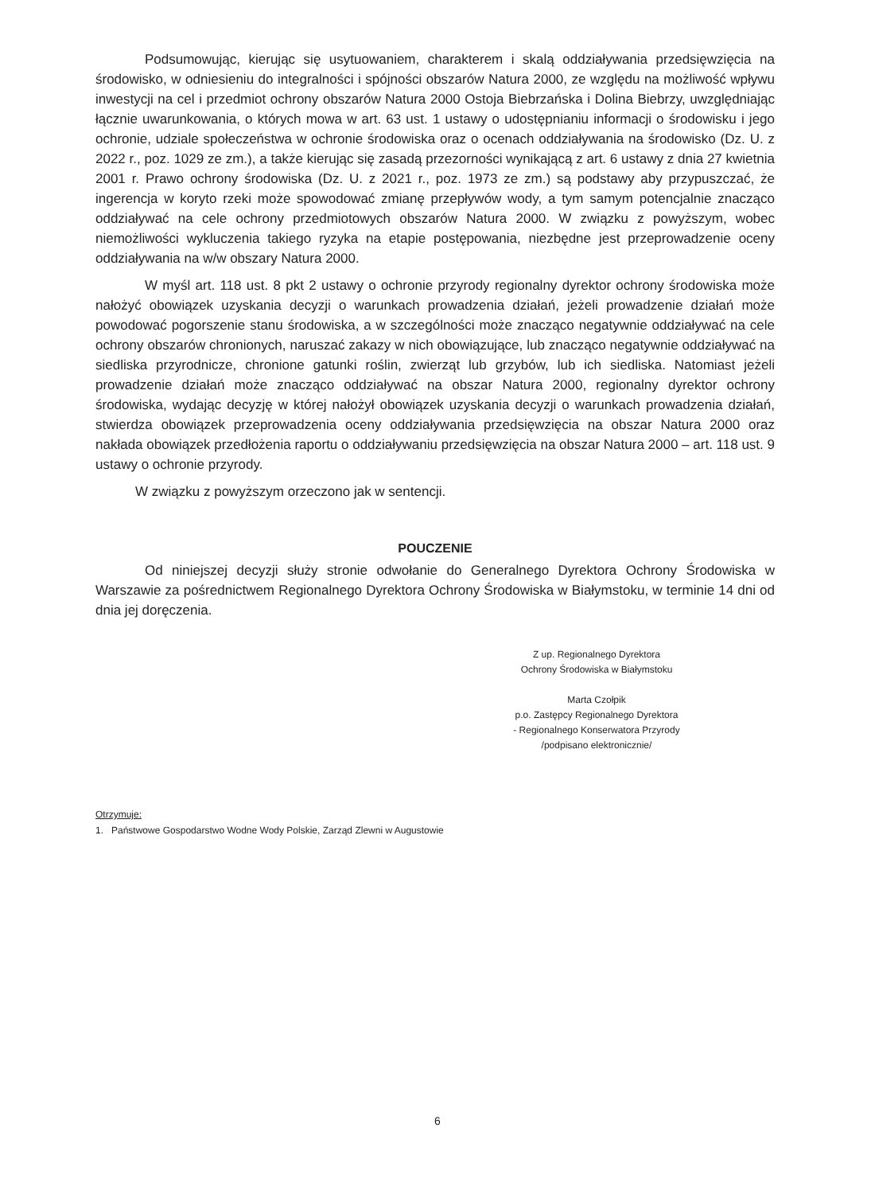Podsumowując, kierując się usytuowaniem, charakterem i skalą oddziaływania przedsięwzięcia na środowisko, w odniesieniu do integralności i spójności obszarów Natura 2000, ze względu na możliwość wpływu inwestycji na cel i przedmiot ochrony obszarów Natura 2000 Ostoja Biebrzańska i Dolina Biebrzy, uwzględniając łącznie uwarunkowania, o których mowa w art. 63 ust. 1 ustawy o udostępnianiu informacji o środowisku i jego ochronie, udziale społeczeństwa w ochronie środowiska oraz o ocenach oddziaływania na środowisko (Dz. U. z 2022 r., poz. 1029 ze zm.), a także kierując się zasadą przezorności wynikającą z art. 6 ustawy z dnia 27 kwietnia 2001 r. Prawo ochrony środowiska (Dz. U. z 2021 r., poz. 1973 ze zm.) są podstawy aby przypuszczać, że ingerencja w koryto rzeki może spowodować zmianę przepływów wody, a tym samym potencjalnie znacząco oddziaływać na cele ochrony przedmiotowych obszarów Natura 2000. W związku z powyższym, wobec niemożliwości wykluczenia takiego ryzyka na etapie postępowania, niezbędne jest przeprowadzenie oceny oddziaływania na w/w obszary Natura 2000.
W myśl art. 118 ust. 8 pkt 2 ustawy o ochronie przyrody regionalny dyrektor ochrony środowiska może nałożyć obowiązek uzyskania decyzji o warunkach prowadzenia działań, jeżeli prowadzenie działań może powodować pogorszenie stanu środowiska, a w szczególności może znacząco negatywnie oddziaływać na cele ochrony obszarów chronionych, naruszać zakazy w nich obowiązujące, lub znacząco negatywnie oddziaływać na siedliska przyrodnicze, chronione gatunki roślin, zwierząt lub grzybów, lub ich siedliska. Natomiast jeżeli prowadzenie działań może znacząco oddziaływać na obszar Natura 2000, regionalny dyrektor ochrony środowiska, wydając decyzję w której nałożył obowiązek uzyskania decyzji o warunkach prowadzenia działań, stwierdza obowiązek przeprowadzenia oceny oddziaływania przedsięwzięcia na obszar Natura 2000 oraz nakłada obowiązek przedłożenia raportu o oddziaływaniu przedsięwzięcia na obszar Natura 2000 – art. 118 ust. 9 ustawy o ochronie przyrody.
W związku z powyższym orzeczono jak w sentencji.
POUCZENIE
Od niniejszej decyzji służy stronie odwołanie do Generalnego Dyrektora Ochrony Środowiska w Warszawie za pośrednictwem Regionalnego Dyrektora Ochrony Środowiska w Białymstoku, w terminie 14 dni od dnia jej doręczenia.
Z up. Regionalnego Dyrektora
Ochrony Środowiska w Białymstoku
Marta Czołpik
p.o. Zastępcy Regionalnego Dyrektora
- Regionalnego Konserwatora Przyrody
/podpisano elektronicznie/
Otrzymuje:
1. Państwowe Gospodarstwo Wodne Wody Polskie, Zarząd Zlewni w Augustowie
6